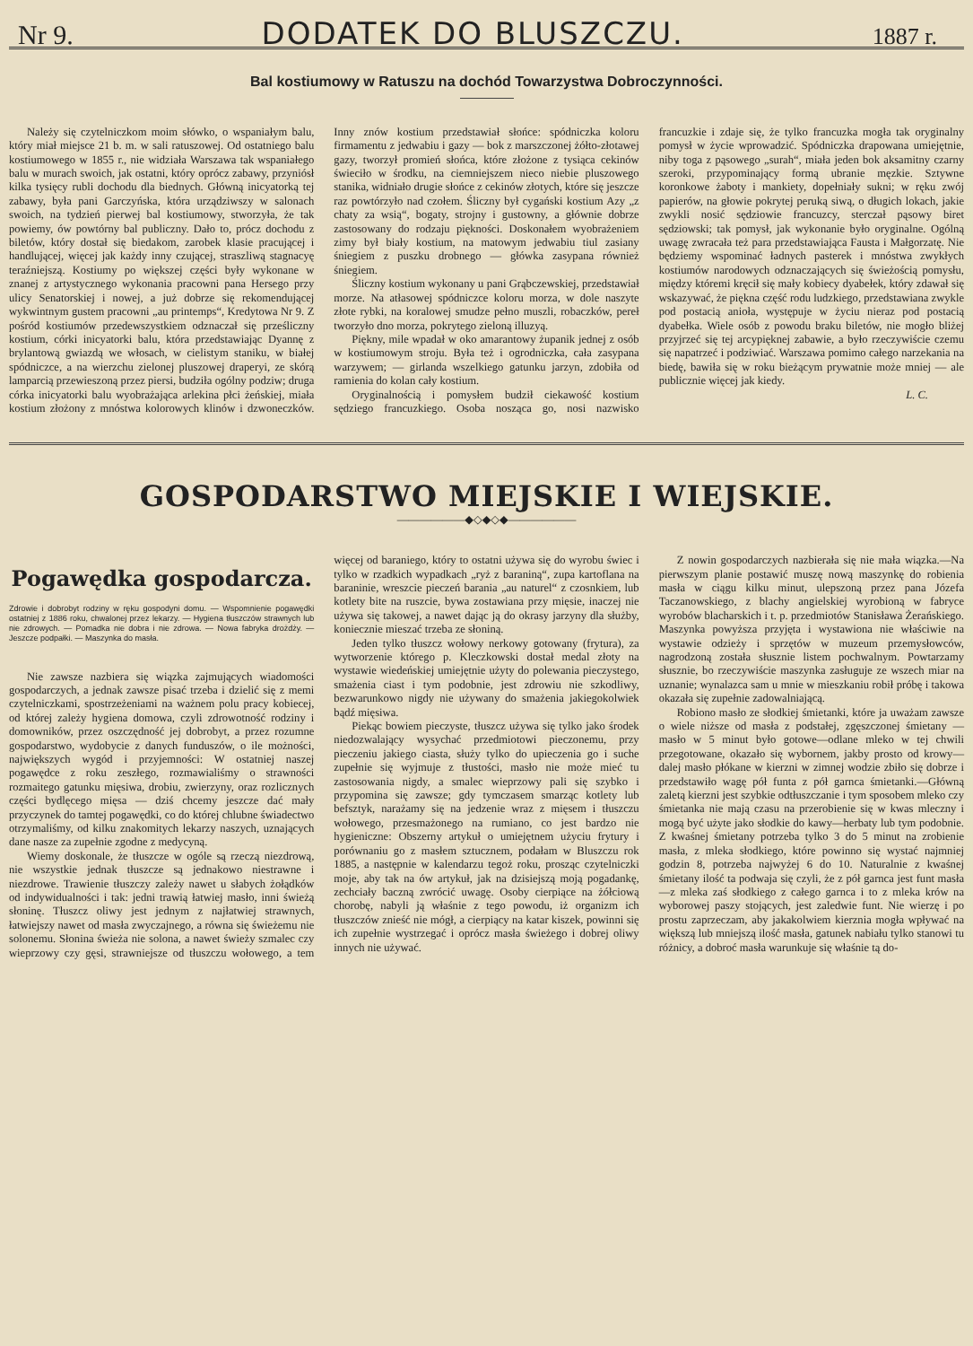Nr 9. DODATEK DO BLUSZCZU. 1887 r.
Bal kostiumowy w Ratuszu na dochód Towarzystwa Dobroczynności.
Należy się czytelniczkom moim słówko, o wspaniałym balu, który miał miejsce 21 b. m. w sali ratuszowej. Od ostatniego balu kostiumowego w 1855 r., nie widziała Warszawa tak wspaniałego balu w murach swoich, jak ostatni, który oprócz zabawy, przyniósł kilka tysięcy rubli dochodu dla biednych. Główną inicyatorką tej zabawy, była pani Garczyńska, która urządziwszy w salonach swoich, na tydzień pierwej bal kostiumowy, stworzyła, że tak powiemy, ów powtórny bal publiczny. Dało to, prócz dochodu z biletów, który dostał się biedakom, zarobek klasie pracującej i handlującej, więcej jak każdy inny czującej, straszliwą stagnacyę teraźniejszą. Kostiumy po większej części były wykonane w znanej z artystycznego wykonania pracowni pana Hersego przy ulicy Senatorskiej i nowej, a już dobrze się rekomendującej wykwintnym gustem pracowni „au printemps“, Kredytowa Nr 9. Z pośród kostiumów przedewszystkiem odznaczał się prześliczny kostium, córki inicyatorki balu, która przedstawiając Dyannę z brylantową gwiazdą we włosach, w cielistym staniku, w białej spódniczce, a na wierzchu zielonej pluszowej draperyi, ze skórą lamparcią przewieszoną przez piersi, budziła ogólny podziw; druga córka inicyatorki balu wyobrażająca arlekina płci żeńskiej, miała kostium złożony z mnóstwa kolorowych klinów i dzwoneczków. Inny znów kostium przedstawiał słońce: spódniczka koloru firmamentu z jedwabiu i gazy — bok z marszczonej żółto-złotawej gazy, tworzył promień słońca, które złożone z tysiąca cekinów świeciło w środku, na ciemniejszem nieco niebie pluszowego stanika, widniało drugie słońce z cekinów złotych, które się jeszcze raz powtórzyło nad czołem. Śliczny był cygański kostium Azy „z chaty za wsią“, bogaty, strojny i gustowny, a głównie dobrze zastosowany do rodzaju piękności. Doskonałem wyobrażeniem zimy był biały kostium, na matowym jedwabiu tiul zasiany śniegiem z puszku drobnego — główka zasypana również śniegiem.
Śliczny kostium wykonany u pani Grąbczewskiej, przedstawiał morze. Na atłasowej spódniczce koloru morza, w dole naszyte złote rybki, na koralowej smudze pełno muszli, robaczków, pereł tworzyło dno morza, pokrytego zieloną illuzyą.
Piękny, mile wpadał w oko amarantowy żupanik jednej z osób w kostiumowym stroju. Była też i ogrodniczka, cała zasypana warzywem; — girlanda wszelkiego gatunku jarzyn, zdobiła od ramienia do kolan cały kostium.
Oryginalnością i pomysłem budził ciekawość kostium sędziego francuzkiego. Osoba nosząca go, nosi nazwisko francuzkie i zdaje się, że tylko francuzka mogła tak oryginalny pomysł w życie wprowadzić. Spódniczka drapowana umiejętnie, niby toga z pąsowego „surah“, miała jeden bok aksamitny czarny szeroki, przypominający formą ubranie męzkie. Sztywne koronkowe żaboty i mankiety, dopełniały sukni; w ręku zwój papierów, na głowie pokrytej peruką siwą, o długich lokach, jakie zwykli nosić sędziowie francuzcy, sterczał pąsowy biret sędziowski; tak pomysł, jak wykonanie było oryginalne. Ogólną uwagę zwracała też para przedstawiająca Fausta i Małgorzatę. Nie będziemy wspominać ładnych pasterek i mnóstwa zwykłych kostiumów narodowych odznaczających się świeżością pomysłu, między któremi kręcił się mały kobiecy dyabełek, który zdawał się wskazywać, że piękna część rodu ludzkiego, przedstawiana zwykle pod postacią anioła, występuje w życiu nieraz pod postacią dyabełka. Wiele osób z powodu braku biletów, nie mogło bliżej przyjrzeć się tej arcypięknej zabawie, a było rzeczywiście czemu się napatrzeć i podziwiać. Warszawa pomimo całego narzekania na biedę, bawiła się w roku bieżącym prywatnie może mniej — ale publicznie więcej jak kiedy.
L. C.
GOSPODARSTWO MIEJSKIE I WIEJSKIE.
——————◆◇◆◇◆——————
Pogawędka gospodarcza.
Zdrowie i dobrobyt rodziny w ręku gospodyni domu. — Wspomnienie pogawędki ostatniej z 1886 roku, chwalonej przez lekarzy. — Hygiena tłuszczów strawnych lub nie zdrowych. — Pomadka nie dobra i nie zdrowa. — Nowa fabryka drożdży. — Jeszcze podpałki. — Maszynka do masła.
Nie zawsze nazbiera się wiązka zajmujących wiadomości gospodarczych, a jednak zawsze pisać trzeba i dzielić się z memi czytelniczkami, spostrzeżeniami na ważnem polu pracy kobiecej, od której zależy hygiena domowa, czyli zdrowotność rodziny i domowników, przez oszczędność jej dobrobyt, a przez rozumne gospodarstwo, wydobycie z danych funduszów, o ile możności, największych wygód i przyjemności: W ostatniej naszej pogawędce z roku zeszłego, rozmawialiśmy o strawności rozmaitego gatunku mięsiwa, drobiu, zwierzyny, oraz rozlicznych części bydlęcego mięsa — dziś chcemy jeszcze dać mały przyczynek do tamtej pogawędki, co do której chlubne świadectwo otrzymaliśmy, od kilku znakomitych lekarzy naszych, uznających dane nasze za zupełnie zgodne z medycyną.
Wiemy doskonale, że tłuszcze w ogóle są rzeczą niezdrową, nie wszystkie jednak tłuszcze są jednakowo niestrawne i niezdrowe. Trawienie tłuszczy zależy nawet u słabych żołądków od indywidualności i tak: jedni trawią łatwiej masło, inni świeżą słoninę. Tłuszcz oliwy jest jednym z najłatwiej strawnych, łatwiejszy nawet od masła zwyczajnego, a równa się świeżemu nie solonemu. Słonina świeża nie solona, a nawet świeży szmalec czy wieprzowy czy gęsi, strawniejsze od tłuszczu wołowego, a tem więcej od baraniego, który to ostatni używa się do wyrobu świec i tylko w rzadkich wypadkach „ryż z baraniną“, zupa kartoflana na baraninie, wreszcie pieczeń barania „au naturel“ z czosnkiem, lub kotlety bite na ruszcie, bywa zostawiana przy mięsie, inaczej nie używa się takowej, a nawet dając ją do okrasy jarzyny dla służby, koniecznie mieszać trzeba ze słoniną.
Jeden tylko tłuszcz wołowy nerkowy gotowany (frytura), za wytworzenie którego p. Kleczkowski dostał medal złoty na wystawie wiedeńskiej umiejętnie użyty do polewania pieczystego, smażenia ciast i tym podobnie, jest zdrowiu nie szkodliwy, bezwarunkowo nigdy nie używany do smażenia jakiegokolwiek bądź mięsiwa.
Piekąc bowiem pieczyste, tłuszcz używa się tylko jako środek niedozwalający wysychać przedmiotowi pieczonemu, przy pieczeniu jakiego ciasta, służy tylko do upieczenia go i suche zupełnie się wyjmuje z tłustości, masło nie może mieć tu zastosowania nigdy, a smalec wieprzowy pali się szybko i przypomina się zawsze; gdy tymczasem smarząc kotlety lub befsztyk, narażamy się na jedzenie wraz z mięsem i tłuszczu wołowego, przesmażonego na rumiano, co jest bardzo nie hygieniczne: Obszerny artykuł o umiejętnem użyciu frytury i porównaniu go z masłem sztucznem, podałam w Bluszczu rok 1885, a następnie w kalendarzu tegoż roku, prosząc czytelniczki moje, aby tak na ów artykuł, jak na dzisiejszą moją pogadankę, zechciały baczną zwrócić uwagę. Osoby cierpiące na żółciową chorobę, nabyli ją właśnie z tego powodu, iż organizm ich tłuszczów znieść nie mógł, a cierpiący na katar kiszek, powinni się ich zupełnie wystrzegać i oprócz masła świeżego i dobrej oliwy innych nie używać.
Z nowin gospodarczych nazbierała się nie mała wiązka.—Na pierwszym planie postawić muszę nową maszynkę do robienia masła w ciągu kilku minut, ulepszoną przez pana Józefa Taczanowskiego, z blachy angielskiej wyrobioną w fabryce wyrobów blacharskich i t. p. przedmiotów Stanisława Żerańskiego. Maszynka powyższa przyjęta i wystawiona nie właściwie na wystawie odzieży i sprzętów w muzeum przemysłowców, nagrodzoną została słusznie listem pochwalnym. Powtarzamy słusznie, bo rzeczywiście maszynka zasługuje ze wszech miar na uznanie; wynalazca sam u mnie w mieszkaniu robił próbę i takowa okazała się zupełnie zadowalniającą.
Robiono masło ze słodkiej śmietanki, które ja uważam zawsze o wiele niższe od masła z podstałej, zgęszczonej śmietany — masło w 5 minut było gotowe—odlane mleko w tej chwili przegotowane, okazało się wybornem, jakby prosto od krowy—dalej masło płókane w kierzni w zimnej wodzie zbiło się dobrze i przedstawiło wagę pół funta z pół garnca śmietanki.—Główną zaletą kierzni jest szybkie odtłuszczanie i tym sposobem mleko czy śmietanka nie mają czasu na przerobienie się w kwas mleczny i mogą być użyte jako słodkie do kawy—herbaty lub tym podobnie. Z kwaśnej śmietany potrzeba tylko 3 do 5 minut na zrobienie masła, z mleka słodkiego, które powinno się wystać najmniej godzin 8, potrzeba najwyżej 6 do 10. Naturalnie z kwaśnej śmietany ilość ta podwaja się czyli, że z pół garnca jest funt masła—z mleka zaś słodkiego z całego garnca i to z mleka krów na wyborowej paszy stojących, jest zaledwie funt. Nie wierzę i po prostu zaprzeczam, aby jakakolwiem kierznia mogła wpływać na większą lub mniejszą ilość masła, gatunek nabiału tylko stanowi tu różnicy, a dobroć masła warunkuje się właśnie tą do-